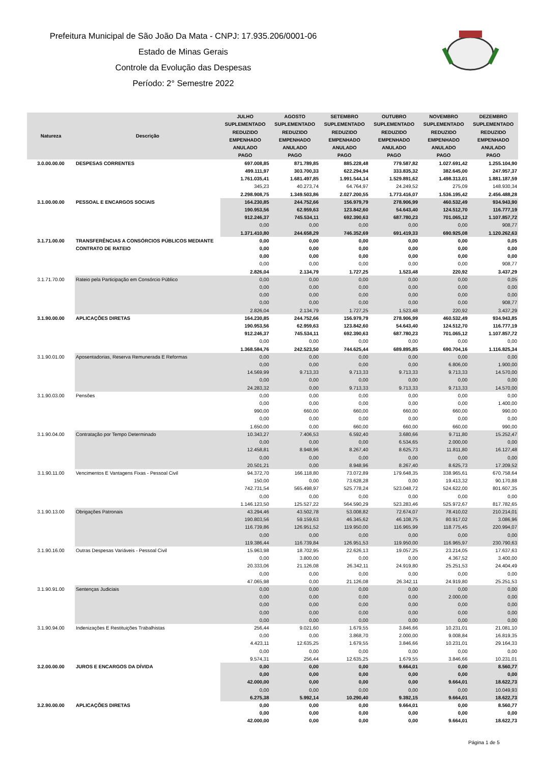Prefeitura Municipal de São João Da Mata - CNPJ: 17.935.206/0001-06
Estado de Minas Gerais
Controle da Evolução das Despesas
Período: 2° Semestre 2022
| Natureza | Descrição | JULHO | AGOSTO | SETEMBRO | OUTUBRO | NOVEMBRO | DEZEMBRO |
| --- | --- | --- | --- | --- | --- | --- | --- |
| | | SUPLEMENTADO | SUPLEMENTADO | SUPLEMENTADO | SUPLEMENTADO | SUPLEMENTADO | SUPLEMENTADO |
| | | REDUZIDO | REDUZIDO | REDUZIDO | REDUZIDO | REDUZIDO | REDUZIDO |
| | | EMPENHADO | EMPENHADO | EMPENHADO | EMPENHADO | EMPENHADO | EMPENHADO |
| | | ANULADO | ANULADO | ANULADO | ANULADO | ANULADO | ANULADO |
| | | PAGO | PAGO | PAGO | PAGO | PAGO | PAGO |
| 3.0.00.00.00 | DESPESAS CORRENTES | 697.008,85 499.111,97 1.761.035,41 345,23 2.298.908,75 | 871.789,85 303.700,33 1.681.497,85 40.273,74 1.349.503,86 | 885.228,48 622.294,94 1.991.544,14 64.764,97 2.027.200,55 | 779.587,82 333.835,32 1.529.891,62 24.249,52 1.773.416,07 | 1.027.691,42 382.645,00 1.498.313,01 275,09 1.536.195,42 | 1.255.104,90 247.957,37 1.881.187,59 148.930,34 2.456.488,28 |
| 3.1.00.00.00 | PESSOAL E ENCARGOS SOCIAIS | 164.230,85 190.953,56 912.246,37 0,00 1.371.410,80 | 244.752,66 62.959,63 745.534,11 0,00 244.658,29 | 156.979,79 123.842,60 692.390,63 0,00 746.352,69 | 278.906,99 54.643,40 687.780,23 0,00 691.419,33 | 460.532,49 124.512,70 701.065,12 0,00 690.925,08 | 934.943,90 116.777,19 1.107.857,72 908,77 1.120.262,63 |
| 3.1.71.00.00 | TRANSFERÊNCIAS A CONSÓRCIOS PÚBLICOS MEDIANTE CONTRATO DE RATEIO | 0,00 0,00 0,00 0,00 2.826,04 | 0,00 0,00 0,00 0,00 2.134,79 | 0,00 0,00 0,00 0,00 1.727,25 | 0,00 0,00 0,00 0,00 1.523,48 | 0,00 0,00 0,00 0,00 220,92 | 0,05 0,00 0,00 908,77 3.437,29 |
| 3.1.71.70.00 | Rateio pela Participação em Consórcio Público | 0,00 0,00 0,00 0,00 2.826,04 | 0,00 0,00 0,00 0,00 2.134,79 | 0,00 0,00 0,00 0,00 1.727,25 | 0,00 0,00 0,00 0,00 1.523,48 | 0,00 0,00 0,00 0,00 220,92 | 0,05 0,00 0,00 908,77 3.437,29 |
| 3.1.90.00.00 | APLICAÇÕES DIRETAS | 164.230,85 190.953,56 912.246,37 0,00 1.368.584,76 | 244.752,66 62.959,63 745.534,11 0,00 242.523,50 | 156.979,79 123.842,60 692.390,63 0,00 744.625,44 | 278.906,99 54.643,40 687.780,23 0,00 689.895,85 | 460.532,49 124.512,70 701.065,12 0,00 690.704,16 | 934.943,85 116.777,19 1.107.857,72 0,00 1.116.825,34 |
| 3.1.90.01.00 | Aposentadorias, Reserva Remunerada E Reformas | 0,00 0,00 14.569,99 0,00 24.283,32 | 0,00 0,00 9.713,33 0,00 0,00 | 0,00 0,00 9.713,33 0,00 9.713,33 | 0,00 0,00 9.713,33 0,00 9.713,33 | 0,00 6.806,00 9.713,33 0,00 9.713,33 | 0,00 1.900,00 14.570,00 0,00 14.570,00 |
| 3.1.90.03.00 | Pensões | 0,00 0,00 990,00 0,00 1.650,00 | 0,00 0,00 660,00 0,00 0,00 | 0,00 0,00 660,00 0,00 660,00 | 0,00 0,00 660,00 0,00 660,00 | 0,00 0,00 660,00 0,00 660,00 | 0,00 1.400,00 990,00 0,00 990,00 |
| 3.1.90.04.00 | Contratação por Tempo Determinado | 10.343,27 0,00 12.458,81 0,00 20.501,21 | 7.406,53 0,00 8.948,96 0,00 0,00 | 6.592,40 0,00 8.267,40 0,00 8.948,96 | 3.680,66 6.534,65 8.625,73 0,00 8.267,40 | 9.711,80 2.000,00 11.811,80 0,00 8.625,73 | 15.252,47 0,00 16.127,48 0,00 17.209,52 |
| 3.1.90.11.00 | Vencimentos E Vantagens Fixas - Pessoal Civil | 94.372,70 150,00 742.731,54 0,00 1.146.123,50 | 166.118,80 0,00 565.498,97 0,00 125.527,22 | 73.072,89 73.628,28 525.778,24 0,00 564.590,29 | 179.648,35 0,00 523.048,72 0,00 523.283,46 | 338.965,61 19.413,32 524.622,00 0,00 525.972,67 | 670.758,64 90.170,88 801.607,35 0,00 817.782,65 |
| 3.1.90.13.00 | Obrigações Patronais | 43.294,46 190.803,56 116.739,86 0,00 119.386,44 | 43.502,78 59.159,63 126.951,52 0,00 116.739,84 | 53.008,82 46.345,62 119.950,00 0,00 126.951,53 | 72.674,07 46.108,75 116.965,99 0,00 119.950,00 | 78.410,02 80.917,02 118.775,45 0,00 116.965,97 | 210.214,01 3.086,96 220.994,07 0,00 230.790,63 |
| 3.1.90.16.00 | Outras Despesas Variáveis - Pessoal Civil | 15.963,98 0,00 20.333,06 0,00 47.065,98 | 18.702,95 3.800,00 21.126,08 0,00 0,00 | 22.626,13 0,00 26.342,11 0,00 21.126,08 | 19.057,25 0,00 24.919,80 0,00 26.342,11 | 23.214,05 4.367,52 25.251,53 0,00 24.919,80 | 17.637,63 3.400,00 24.404,49 0,00 25.251,53 |
| 3.1.90.91.00 | Sentenças Judiciais | 0,00 0,00 0,00 0,00 0,00 | 0,00 0,00 0,00 0,00 0,00 | 0,00 0,00 0,00 0,00 0,00 | 0,00 0,00 0,00 0,00 0,00 | 0,00 2.000,00 0,00 0,00 0,00 | 0,00 0,00 0,00 0,00 0,00 |
| 3.1.90.94.00 | Indenizações E Restituições Trabalhistas | 256,44 0,00 4.423,11 0,00 9.574,31 | 9.021,60 0,00 12.635,25 0,00 256,44 | 1.679,55 3.868,70 1.679,55 0,00 12.635,25 | 3.846,66 2.000,00 3.846,66 0,00 1.679,55 | 10.231,01 9.008,84 10.231,01 0,00 3.846,66 | 21.081,10 16.819,35 29.164,33 0,00 10.231,01 |
| 3.2.00.00.00 | JUROS E ENCARGOS DA DÍVIDA | 0,00 0,00 42.000,00 0,00 6.275,38 | 0,00 0,00 0,00 0,00 5.992,14 | 0,00 0,00 0,00 0,00 10.290,40 | 9.664,01 0,00 0,00 0,00 9.392,15 | 0,00 0,00 9.664,01 0,00 9.664,01 | 8.560,77 0,00 18.622,73 10.049,93 18.622,73 |
| 3.2.90.00.00 | APLICAÇÕES DIRETAS | 0,00 0,00 42.000,00 | 0,00 0,00 0,00 | 0,00 0,00 0,00 | 9.664,01 0,00 0,00 | 0,00 0,00 9.664,01 | 8.560,77 0,00 18.622,73 |
Página 1 de 5